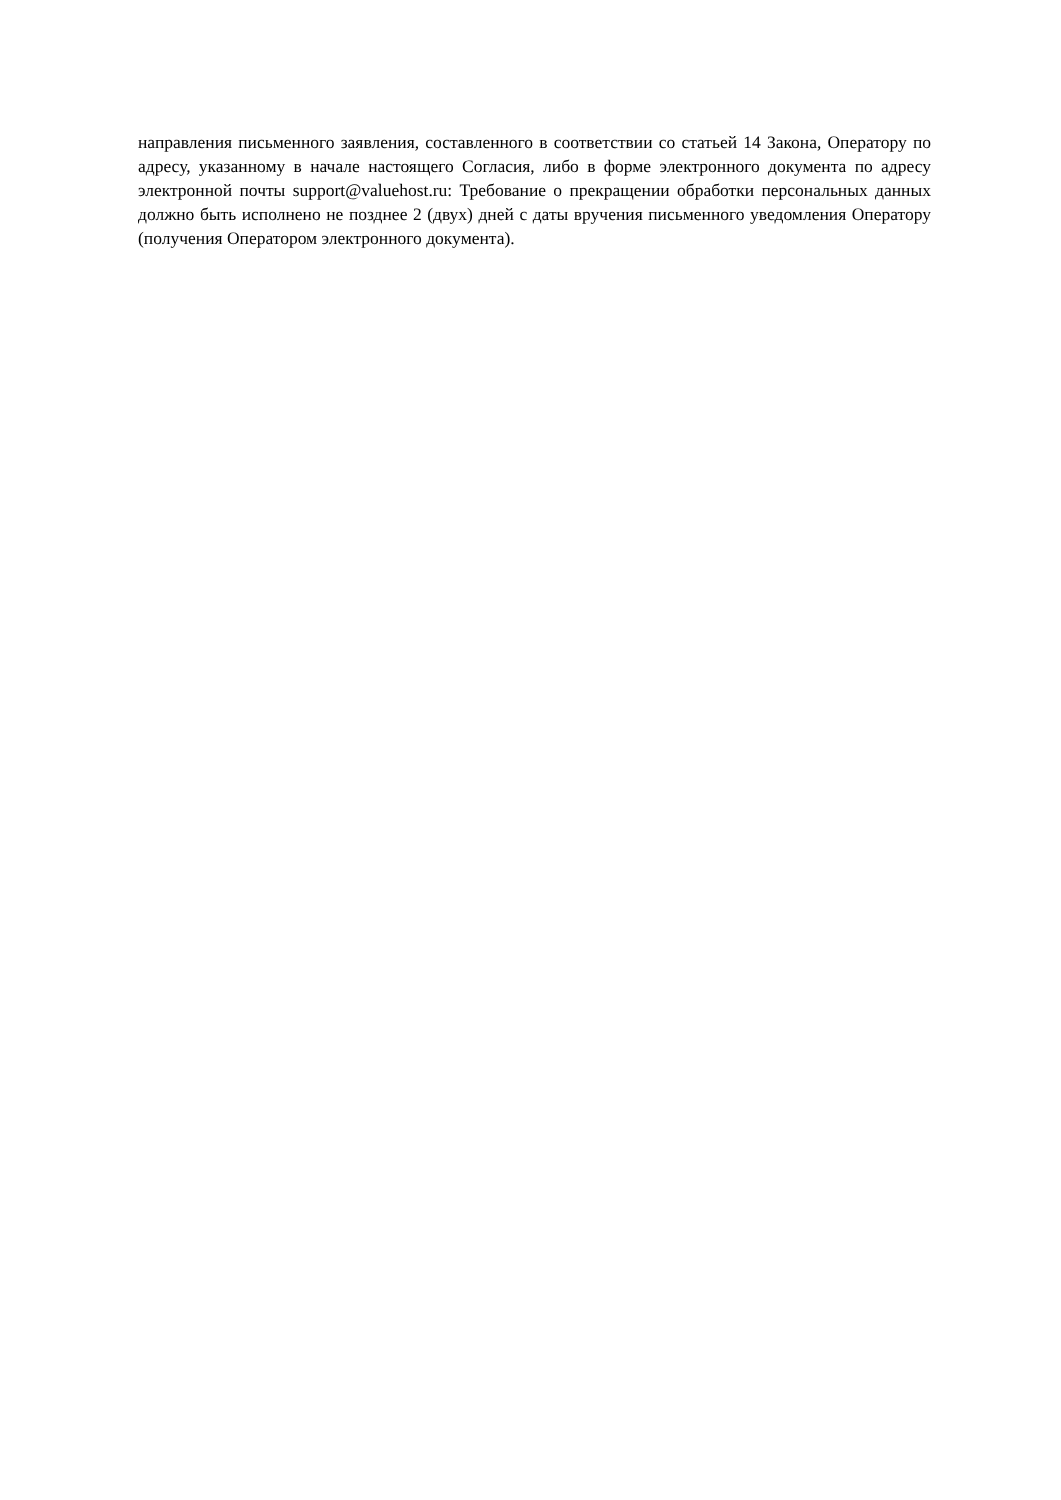направления письменного заявления, составленного в соответствии со статьей 14 Закона, Оператору по адресу, указанному в начале настоящего Согласия, либо в форме электронного документа по адресу электронной почты support@valuehost.ru: Требование о прекращении обработки персональных данных должно быть исполнено не позднее 2 (двух) дней с даты вручения письменного уведомления Оператору (получения Оператором электронного документа).